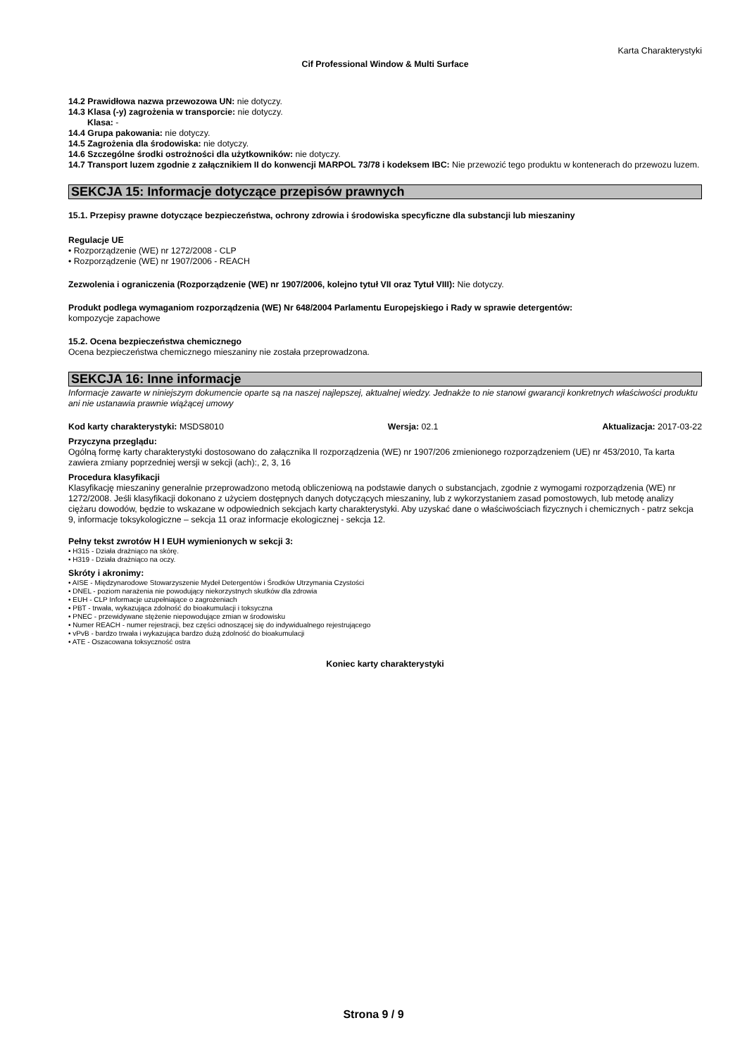Karta Charakterystyki
Cif Professional Window & Multi Surface
14.2 Prawidłowa nazwa przewozowa UN: nie dotyczy.
14.3 Klasa (-y) zagrożenia w transporcie: nie dotyczy.
Klasa: -
14.4 Grupa pakowania: nie dotyczy.
14.5 Zagrożenia dla środowiska: nie dotyczy.
14.6 Szczególne środki ostrożności dla użytkowników: nie dotyczy.
14.7 Transport luzem zgodnie z załącznikiem II do konwencji MARPOL 73/78 i kodeksem IBC: Nie przewozić tego produktu w kontenerach do przewozu luzem.
SEKCJA 15: Informacje dotyczące przepisów prawnych
15.1. Przepisy prawne dotyczące bezpieczeństwa, ochrony zdrowia i środowiska specyficzne dla substancji lub mieszaniny
Regulacje UE
• Rozporządzenie (WE) nr 1272/2008 - CLP
• Rozporządzenie (WE) nr 1907/2006 - REACH
Zezwolenia i ograniczenia (Rozporządzenie (WE) nr 1907/2006, kolejno tytuł VII oraz Tytuł VIII): Nie dotyczy.
Produkt podlega wymaganiom rozporządzenia (WE) Nr 648/2004 Parlamentu Europejskiego i Rady w sprawie detergentów:
kompozycje zapachowe
15.2. Ocena bezpieczeństwa chemicznego
Ocena bezpieczeństwa chemicznego mieszaniny nie została przeprowadzona.
SEKCJA 16: Inne informacje
Informacje zawarte w niniejszym dokumencie oparte są na naszej najlepszej, aktualnej wiedzy. Jednakże to nie stanowi gwarancji konkretnych właściwości produktu ani nie ustanawia prawnie wiążącej umowy
Kod karty charakterystyki: MSDS8010 Wersja: 02.1 Aktualizacja: 2017-03-22
Przyczyna przeglądu:
Ogólną formę karty charakterystyki dostosowano do załącznika II rozporządzenia (WE) nr 1907/206 zmienionego rozporządzeniem (UE) nr 453/2010, Ta karta zawiera zmiany poprzedniej wersji w sekcji (ach):, 2, 3, 16
Procedura klasyfikacji
Klasyfikację mieszaniny generalnie przeprowadzono metodą obliczeniową na podstawie danych o substancjach, zgodnie z wymogami rozporządzenia (WE) nr 1272/2008. Jeśli klasyfikacji dokonano z użyciem dostępnych danych dotyczących mieszaniny, lub z wykorzystaniem zasad pomostowych, lub metodę analizy ciężaru dowodów, będzie to wskazane w odpowiednich sekcjach karty charakterystyki. Aby uzyskać dane o właściwościach fizycznych i chemicznych - patrz sekcja 9, informacje toksykologiczne – sekcja 11 oraz informacje ekologicznej - sekcja 12.
Pełny tekst zwrotów H I EUH wymienionych w sekcji 3:
• H315 - Działa drażniąco na skórę.
• H319 - Działa drażniąco na oczy.
Skróty i akronimy:
• AISE - Międzynarodowe Stowarzyszenie Mydeł Detergentów i Środków Utrzymania Czystości
• DNEL - poziom narażenia nie powodujący niekorzystnych skutków dla zdrowia
• EUH - CLP Informacje uzupełniające o zagrożeniach
• PBT - trwała, wykazująca zdolność do bioakumulacji i toksyczna
• PNEC - przewidywane stężenie niepowodujące zmian w środowisku
• Numer REACH - numer rejestracji, bez części odnoszącej się do indywidualnego rejestrującego
• vPvB - bardzo trwała i wykazująca bardzo dużą zdolność do bioakumulacji
• ATE - Oszacowana toksyczność ostra
Koniec karty charakterystyki
Strona 9 / 9